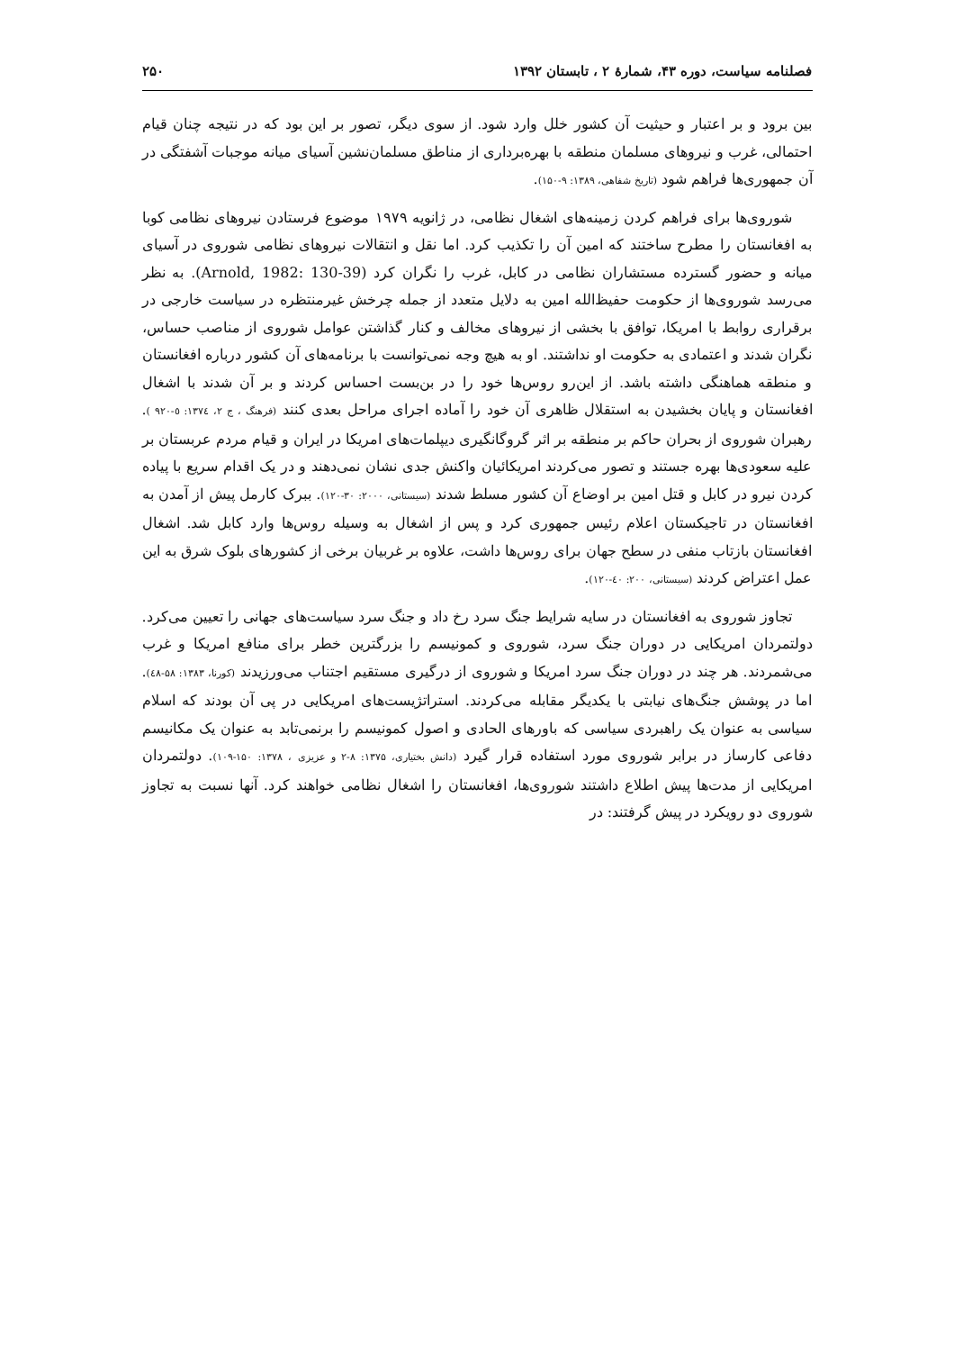فصلنامه سیاست، دوره ۴۳، شمارهٔ ۲ ، تابستان ۱۳۹۲ ۲۵۰
بین برود و بر اعتبار و حیثیت آن کشور خلل وارد شود. از سوی دیگر، تصور بر این بود که در نتیجه چنان قیام احتمالی، غرب و نیروهای مسلمان منطقه با بهره‌برداری از مناطق مسلمان‌نشین آسیای میانه موجبات آشفتگی در آن جمهوری‌ها فراهم شود (تاریخ شفاهی، ۱۳۸۹: ۹-۱۵۰).
شوروی‌ها برای فراهم کردن زمینه‌های اشغال نظامی، در ژانویه ۱۹۷۹ موضوع فرستادن نیروهای نظامی کوبا به افغانستان را مطرح ساختند که امین آن را تکذیب کرد. اما نقل و انتقالات نیروهای نظامی شوروی در آسیای میانه و حضور گسترده مستشاران نظامی در کابل، غرب را نگران کرد (Arnold, 1982: 130-39). به نظر می‌رسد شوروی‌ها از حکومت حفیظ‌الله امین به دلایل متعدد از جمله چرخش غیرمنتظره در سیاست خارجی در برقراری روابط با امریکا، توافق با بخشی از نیروهای مخالف و کنار گذاشتن عوامل شوروی از مناصب حساس، نگران شدند و اعتمادی به حکومت او نداشتند. او به هیچ وجه نمی‌توانست با برنامه‌های آن کشور درباره افغانستان و منطقه هماهنگی داشته باشد. از این‌رو روس‌ها خود را در بن‌بست احساس کردند و بر آن شدند با اشغال افغانستان و پایان بخشیدن به استقلال ظاهری آن خود را آماده اجرای مراحل بعدی کنند (فرهنگ ، ج ۲، ۱۳۷٤: ٥-۹۲۰ ). رهبران شوروی از بحران حاکم بر منطقه بر اثر گروگانگیری دیپلمات‌های امریکا در ایران و قیام مردم عربستان بر علیه سعودی‌ها بهره جستند و تصور می‌کردند امریکائیان واکنش جدی نشان نمی‌دهند و در یک اقدام سریع با پیاده کردن نیرو در کابل و قتل امین بر اوضاع آن کشور مسلط شدند (سیستانی، ۲۰۰۰: ۳۰-۱۲۰). ببرک کارمل پیش از آمدن به افغانستان در تاجیکستان اعلام رئیس جمهوری کرد و پس از اشغال به وسیله روس‌ها وارد کابل شد. اشغال افغانستان بازتاب منفی در سطح جهان برای روس‌ها داشت، علاوه بر غربیان برخی از کشورهای بلوک شرق به این عمل اعتراض کردند (سیستانی، ۲۰۰: ٤٠-١٢٠).
تجاوز شوروی به افغانستان در سایه شرایط جنگ سرد رخ داد و جنگ سرد سیاست‌های جهانی را تعیین می‌کرد. دولتمردان امریکایی در دوران جنگ سرد، شوروی و کمونیسم را بزرگترین خطر برای منافع امریکا و غرب می‌شمردند. هر چند در دوران جنگ سرد امریکا و شوروی از درگیری مستقیم اجتناب می‌ورزیدند (کورنا، ۱۳۸۳: ۵۸-٤٨). اما در پوشش جنگ‌های نیابتی با یکدیگر مقابله می‌کردند. استراتژیست‌های امریکایی در پی آن بودند که اسلام سیاسی به عنوان یک راهبردی سیاسی که باورهای الحادی و اصول کمونیسم را برنمی‌تابد به عنوان یک مکانیسم دفاعی کارساز در برابر شوروی مورد استفاده قرار گیرد (دانش بختیاری، ۱۳۷۵: ۸-۲ و عزیزی ، ۱۳۷۸: ۱۵۰-۱۰۹). دولتمردان امریکایی از مدت‌ها پیش اطلاع داشتند شوروی‌ها، افغانستان را اشغال نظامی خواهند کرد. آنها نسبت به تجاوز شوروی دو رویکرد در پیش گرفتند: در